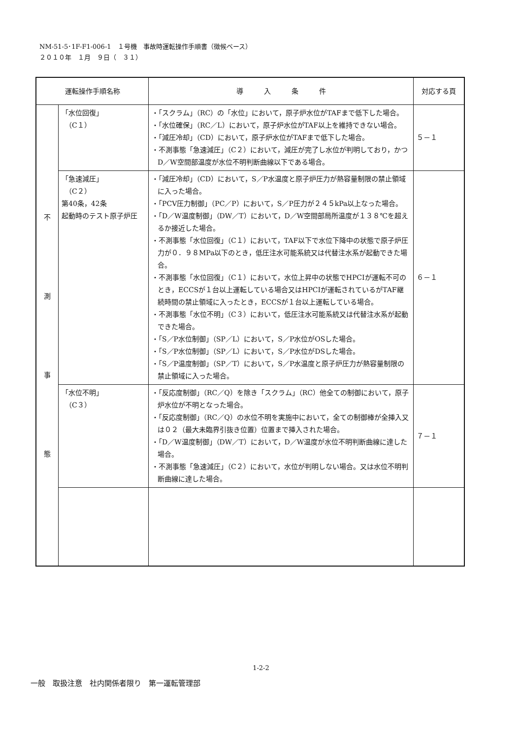NM-51-5･1F-F1-006-1　１号機　事故時運転操作手順書（徴候ベース）
２０１０年　１月　９日（　３１）
| 運転操作手順名称 | | 導 入 条 件 | 対応する頁 |
| --- | --- | --- | --- |
| 不 測 事 態 | 「水位回復」 （C１） | ・「スクラム」（RC）の「水位」において，原子炉水位がTAFまで低下した場合。 ・「水位確保」（RC／L）において，原子炉水位がTAF以上を維持できない場合。 ・「減圧冷却」（CD）において，原子炉水位がTAFまで低下した場合。 ・不測事態「急速減圧」（C２）において，減圧が完了し水位が判明しており，かつD／W空間部温度が水位不明判断曲線以下である場合。 | ５－１ |
| | 「急速減圧」 （C２） 第40条，42条 起動時のテスト原子炉圧 | ・「減圧冷却」（CD）において，S／P水温度と原子炉圧力が熱容量制限の禁止領域に入った場合。 ・「PCV圧力制御」（PC／P）において，S／P圧力が２４５kPa以上なった場合。 ・「D／W温度制御」（DW／T）において，D／W空間部局所温度が１３８℃を超えるか接近した場合。 ・不測事態「水位回復」（C１）において，TAF以下で水位下降中の状態で原子炉圧力が０．９８MPa以下のとき，低圧注水可能系統又は代替注水系が起動できた場合。 ・不測事態「水位回復」（C１）において，水位上昇中の状態でHPCIが運転不可のとき，ECCSが１台以上運転している場合又はHPCIが運転されているがTAF継続時間の禁止領域に入ったとき，ECCSが１台以上運転している場合。 ・不測事態「水位不明」（C３）において，低圧注水可能系統又は代替注水系が起動できた場合。 ・「S／P水位制御」（SP／L）において，S／P水位がOSした場合。 ・「S／P水位制御」（SP／L）において，S／P水位がDSした場合。 ・「S／P温度制御」（SP／T）において，S／P水温度と原子炉圧力が熱容量制限の禁止領域に入った場合。 | ６－１ |
| | 「水位不明」 （C３） | ・「反応度制御」（RC／Q）を除き「スクラム」（RC）他全ての制御において，原子炉水位が不明となった場合。 ・「反応度制御」（RC／Q）の水位不明を実施中において，全ての制御棒が全挿入又は０２（最大未臨界引抜き位置）位置まで挿入された場合。 ・「D／W温度制御」（DW／T）において，D／W温度が水位不明判断曲線に達した場合。 ・不測事態「急速減圧」（C２）において，水位が判明しない場合。又は水位不明判断曲線に達した場合。 | ７－１ |
1-2-2
一般　取扱注意　社内関係者限り　第一運転管理部